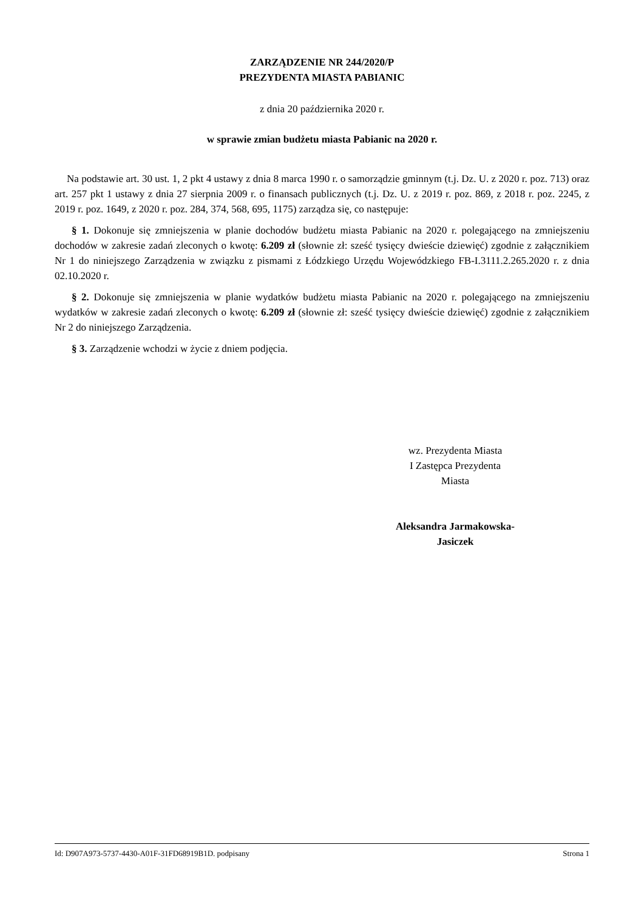ZARZĄDZENIE NR 244/2020/P
PREZYDENTA MIASTA PABIANIC
z dnia 20 października 2020 r.
w sprawie zmian budżetu miasta Pabianic na 2020 r.
Na podstawie art. 30 ust. 1, 2 pkt 4 ustawy z dnia 8 marca 1990 r. o samorządzie gminnym (t.j. Dz. U. z 2020 r. poz. 713) oraz art. 257 pkt 1 ustawy z dnia 27 sierpnia 2009 r. o finansach publicznych (t.j. Dz. U. z 2019 r. poz. 869, z 2018 r. poz. 2245, z 2019 r. poz. 1649, z 2020 r. poz. 284, 374, 568, 695, 1175) zarządza się, co następuje:
§ 1. Dokonuje się zmniejszenia w planie dochodów budżetu miasta Pabianic na 2020 r. polegającego na zmniejszeniu dochodów w zakresie zadań zleconych o kwotę: 6.209 zł (słownie zł: sześć tysięcy dwieście dziewięć) zgodnie z załącznikiem Nr 1 do niniejszego Zarządzenia w związku z pismami z Łódzkiego Urzędu Wojewódzkiego FB-I.3111.2.265.2020 r. z dnia 02.10.2020 r.
§ 2. Dokonuje się zmniejszenia w planie wydatków budżetu miasta Pabianic na 2020 r. polegającego na zmniejszeniu wydatków w zakresie zadań zleconych o kwotę: 6.209 zł (słownie zł: sześć tysięcy dwieście dziewięć) zgodnie z załącznikiem Nr 2 do niniejszego Zarządzenia.
§ 3. Zarządzenie wchodzi w życie z dniem podjęcia.
wz. Prezydenta Miasta
I Zastępca Prezydenta
Miasta
Aleksandra Jarmakowska-
Jasiczek
Id: D907A973-5737-4430-A01F-31FD68919B1D. podpisany Strona 1